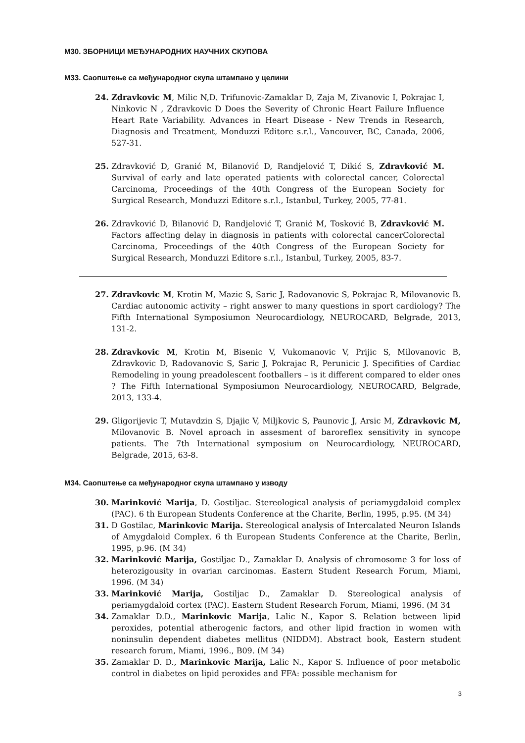М30. ЗБОРНИЦИ МЕЂУНАРОДНИХ НАУЧНИХ СКУПОВА
М33. Саопштење са међународног скупа штампано у целини
24. Zdravkovic M, Milic N,D. Trifunovic-Zamaklar D, Zaja M, Zivanovic I, Pokrajac I, Ninkovic N , Zdravkovic D Does the Severity of Chronic Heart Failure Influence Heart Rate Variability. Advances in Heart Disease - New Trends in Research, Diagnosis and Treatment, Monduzzi Editore s.r.l., Vancouver, BC, Canada, 2006, 527-31.
25. Zdravković D, Granić M, Bilanović D, Randjelović T, Dikić S, Zdravković M. Survival of early and late operated patients with colorectal cancer, Colorectal Carcinoma, Proceedings of the 40th Congress of the European Society for Surgical Research, Monduzzi Editore s.r.l., Istanbul, Turkey, 2005, 77-81.
26. Zdravković D, Bilanović D, Randjelović T, Granić M, Tosković B, Zdravković M. Factors affecting delay in diagnosis in patients with colorectal cancerColorectal Carcinoma, Proceedings of the 40th Congress of the European Society for Surgical Research, Monduzzi Editore s.r.l., Istanbul, Turkey, 2005, 83-7.
27. Zdravkovic M, Krotin M, Mazic S, Saric J, Radovanovic S, Pokrajac R, Milovanovic B. Cardiac autonomic activity – right answer to many questions in sport cardiology? The Fifth International Symposiumon Neurocardiology, NEUROCARD, Belgrade, 2013, 131-2.
28. Zdravkovic M, Krotin M, Bisenic V, Vukomanovic V, Prijic S, Milovanovic B, Zdravkovic D, Radovanovic S, Saric J, Pokrajac R, Perunicic J. Specifities of Cardiac Remodeling in young preadolescent footballers – is it different compared to elder ones ? The Fifth International Symposiumon Neurocardiology, NEUROCARD, Belgrade, 2013, 133-4.
29. Gligorijevic T, Mutavdzin S, Djajic V, Miljkovic S, Paunovic J, Arsic M, Zdravkovic M, Milovanovic B. Novel aproach in assesment of baroreflex sensitivity in syncope patients. The 7th International symposium on Neurocardiology, NEUROCARD, Belgrade, 2015, 63-8.
М34. Саопштење са међународног скупа штампано у изводу
30. Marinković Marija, D. Gostiljac. Stereological analysis of periamygdaloid complex (PAC). 6 th European Students Conference at the Charite, Berlin, 1995, p.95. (M 34)
31. D Gostilac, Marinkovic Marija. Stereological analysis of Intercalated Neuron Islands of Amygdaloid Complex. 6 th European Students Conference at the Charite, Berlin, 1995, p.96. (M 34)
32. Marinković Marija, Gostiljac D., Zamaklar D. Analysis of chromosome 3 for loss of heterozigousity in ovarian carcinomas. Eastern Student Research Forum, Miami, 1996. (M 34)
33. Marinković Marija, Gostiljac D., Zamaklar D. Stereological analysis of periamygdaloid cortex (PAC). Eastern Student Research Forum, Miami, 1996. (M 34
34. Zamaklar D.D., Marinkovic Marija, Lalic N., Kapor S. Relation between lipid peroxides, potential atherogenic factors, and other lipid fraction in women with noninsulin dependent diabetes mellitus (NIDDM). Abstract book, Eastern student research forum, Miami, 1996., B09. (M 34)
35. Zamaklar D. D., Marinkovic Marija, Lalic N., Kapor S. Influence of poor metabolic control in diabetes on lipid peroxides and FFA: possible mechanism for
3